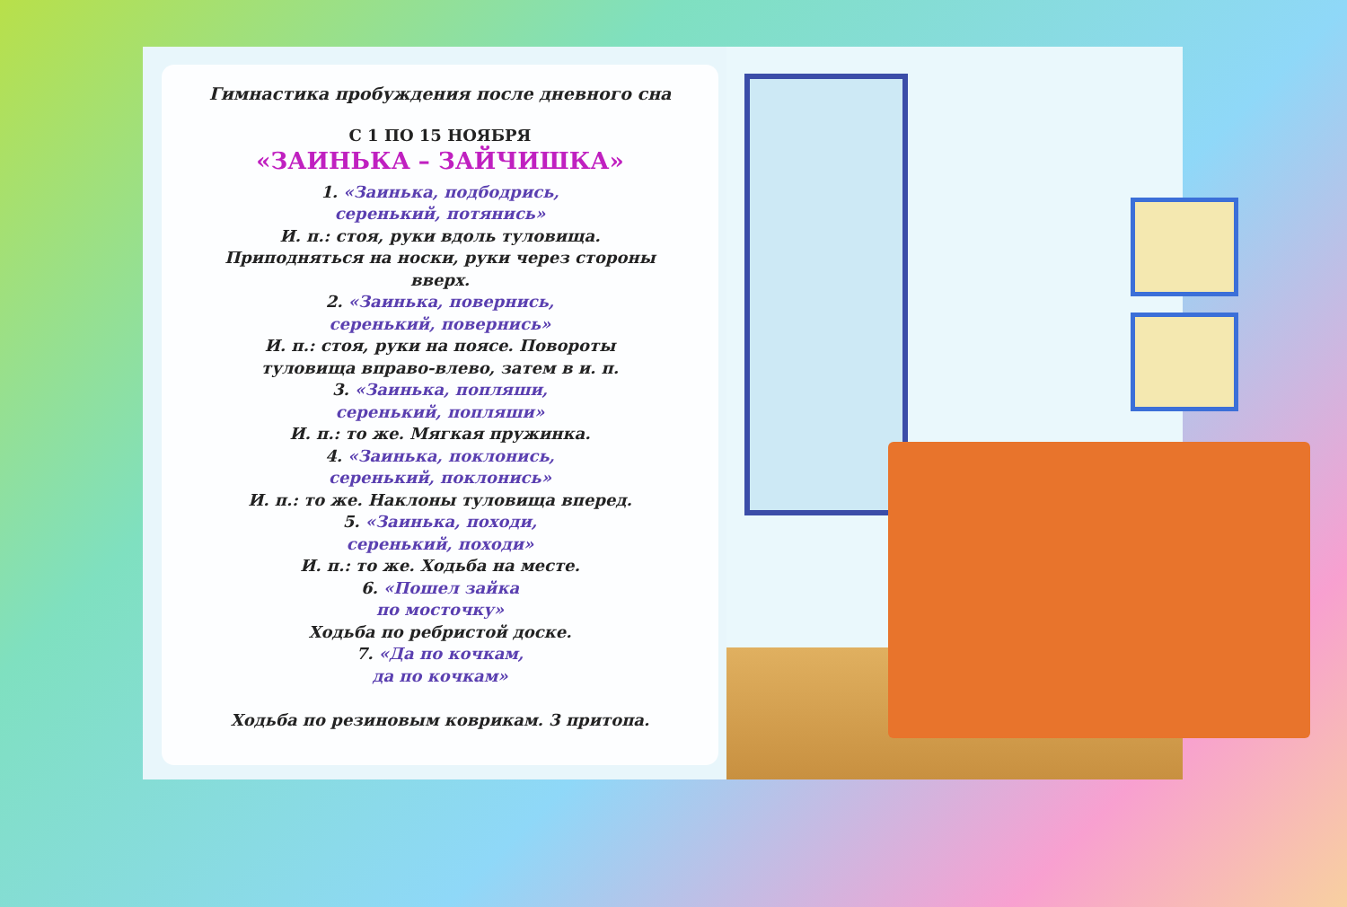Гимнастика пробуждения после дневного сна
С 1 ПО 15 НОЯБРЯ
«ЗАИНЬКА – ЗАЙЧИШКА»
1. «Заинька, подбодрись,
серенький, потянись»
И. п.: стоя, руки вдоль туловища.
Приподняться на носки, руки через стороны
вверх.
2. «Заинька, повернись,
серенький, повернись»
И. п.: стоя, руки на поясе. Повороты
туловища вправо-влево, затем в и. п.
3. «Заинька, попляши,
серенький, попляши»
И. п.: то же. Мягкая пружинка.
4. «Заинька, поклонись,
серенький, поклонись»
И. п.: то же. Наклоны туловища вперед.
5. «Заинька, походи,
серенький, походи»
И. п.: то же. Ходьба на месте.
6. «Пошел зайка
по мосточку»
Ходьба по ребристой доске.
7. «Да по кочкам,
да по кочкам»
Ходьба по резиновым коврикам. 3 притопа.